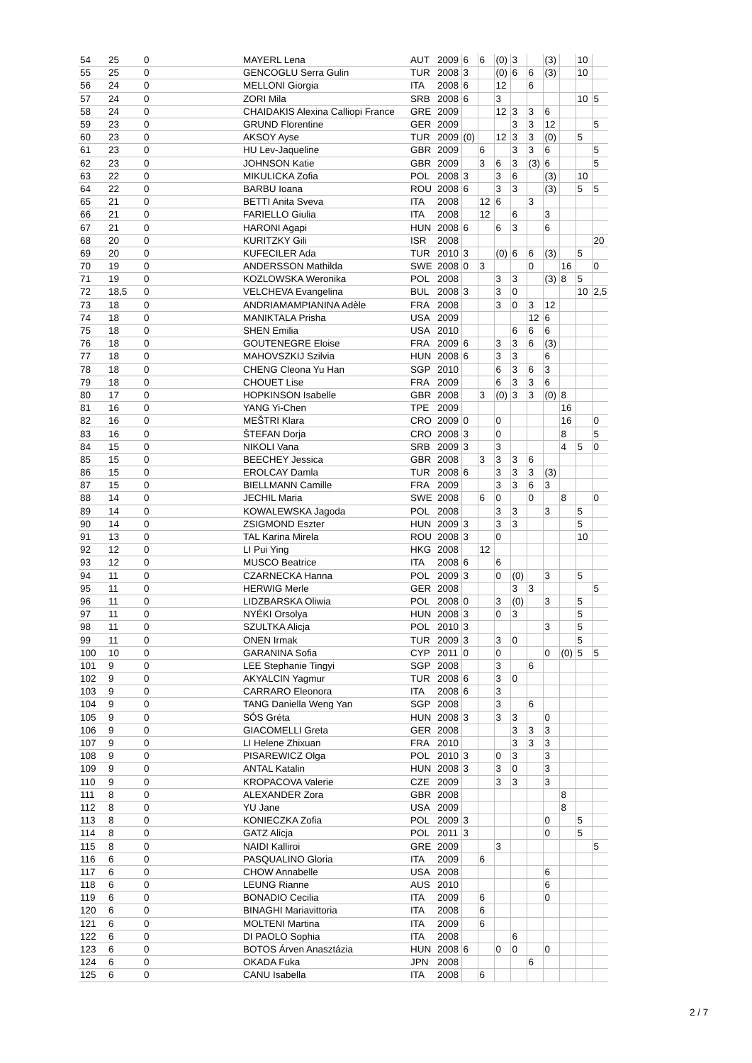| 54 | 25 | 0 | MAYERL Lena | AUT | 2009 | 6 | 6 | (0) | 3 | | (3) | | 10 | |
| 55 | 25 | 0 | GENCOGLU Serra Gulin | TUR | 2008 | 3 | | (0) | 6 | 6 | (3) | | 10 | |
| 56 | 24 | 0 | MELLONI Giorgia | ITA | 2008 | 6 | | 12 | | 6 | | | | |
| 57 | 24 | 0 | ZORI Mila | SRB | 2008 | 6 | | 3 | | | | | 10 | 5 |
| 58 | 24 | 0 | CHAIDAKIS Alexina Calliopi France | GRE | 2009 | | | 12 | 3 | 3 | 6 | | | |
| 59 | 23 | 0 | GRUND Florentine | GER | 2009 | | | | 3 | 3 | 12 | | | 5 |
| 60 | 23 | 0 | AKSOY Ayse | TUR | 2009 | (0) | | 12 | 3 | 3 | (0) | | 5 | |
| 61 | 23 | 0 | HU Lev-Jaqueline | GBR | 2009 | | 6 | | 3 | 3 | 6 | | | 5 |
| 62 | 23 | 0 | JOHNSON Katie | GBR | 2009 | | 3 | 6 | 3 | (3) | 6 | | | 5 |
| 63 | 22 | 0 | MIKULICKA Zofia | POL | 2008 | 3 | | 3 | 6 | | (3) | | 10 | |
| 64 | 22 | 0 | BARBU Ioana | ROU | 2008 | 6 | | 3 | 3 | | (3) | | 5 | 5 |
| 65 | 21 | 0 | BETTI Anita Sveva | ITA | 2008 | | 12 | 6 | | 3 | | | | |
| 66 | 21 | 0 | FARIELLO Giulia | ITA | 2008 | | 12 | | 6 | | 3 | | | |
| 67 | 21 | 0 | HARONI Agapi | HUN | 2008 | 6 | | 6 | 3 | | 6 | | | |
| 68 | 20 | 0 | KURITZKY Gili | ISR | 2008 | | | | | | | | | 20 |
| 69 | 20 | 0 | KUFECILER Ada | TUR | 2010 | 3 | | (0) | 6 | 6 | (3) | | 5 | |
| 70 | 19 | 0 | ANDERSSON Mathilda | SWE | 2008 | 0 | 3 | | | 0 | | 16 | | 0 |
| 71 | 19 | 0 | KOZLOWSKA Weronika | POL | 2008 | | | 3 | 3 | | (3) | 8 | 5 | |
| 72 | 18,5 | 0 | VELCHEVA Evangelina | BUL | 2008 | 3 | | 3 | 0 | | | | 10 | 2,5 |
| 73 | 18 | 0 | ANDRIAMAMPIANINA Adèle | FRA | 2008 | | | 3 | 0 | 3 | 12 | | | |
| 74 | 18 | 0 | MANIKTALA Prisha | USA | 2009 | | | | | 12 | 6 | | | |
| 75 | 18 | 0 | SHEN Emilia | USA | 2010 | | | | 6 | 6 | 6 | | | |
| 76 | 18 | 0 | GOUTENEGRE Eloise | FRA | 2009 | 6 | | 3 | 3 | 6 | (3) | | | |
| 77 | 18 | 0 | MAHOVSZKIJ Szilvia | HUN | 2008 | 6 | | 3 | 3 | | 6 | | | |
| 78 | 18 | 0 | CHENG Cleona Yu Han | SGP | 2010 | | | 6 | 3 | 6 | 3 | | | |
| 79 | 18 | 0 | CHOUET Lise | FRA | 2009 | | | 6 | 3 | 3 | 6 | | | |
| 80 | 17 | 0 | HOPKINSON Isabelle | GBR | 2008 | | 3 | (0) | 3 | 3 | (0) | 8 | | |
| 81 | 16 | 0 | YANG Yi-Chen | TPE | 2009 | | | | | | | 16 | | |
| 82 | 16 | 0 | MEŠTRI Klara | CRO | 2009 | 0 | | 0 | | | | 16 | | 0 |
| 83 | 16 | 0 | ŠTEFAN Dorja | CRO | 2008 | 3 | | 0 | | | | 8 | | 5 |
| 84 | 15 | 0 | NIKOLI Vana | SRB | 2009 | 3 | | 3 | | | | 4 | 5 | 0 |
| 85 | 15 | 0 | BEECHEY Jessica | GBR | 2008 | | 3 | 3 | 3 | 6 | | | | |
| 86 | 15 | 0 | EROLCAY Damla | TUR | 2008 | 6 | | 3 | 3 | 3 | (3) | | | |
| 87 | 15 | 0 | BIELLMANN Camille | FRA | 2009 | | | 3 | 3 | 6 | 3 | | | |
| 88 | 14 | 0 | JECHIL Maria | SWE | 2008 | | 6 | 0 | | 0 | | 8 | | 0 |
| 89 | 14 | 0 | KOWALEWSKA Jagoda | POL | 2008 | | | 3 | 3 | | 3 | | 5 | |
| 90 | 14 | 0 | ZSIGMOND Eszter | HUN | 2009 | 3 | | 3 | 3 | | | | 5 | |
| 91 | 13 | 0 | TAL Karina Mirela | ROU | 2008 | 3 | | 0 | | | | | 10 | |
| 92 | 12 | 0 | LI Pui Ying | HKG | 2008 | | 12 | | | | | | | |
| 93 | 12 | 0 | MUSCO Beatrice | ITA | 2008 | 6 | | 6 | | | | | | |
| 94 | 11 | 0 | CZARNECKA Hanna | POL | 2009 | 3 | | 0 | (0) | | 3 | | 5 | |
| 95 | 11 | 0 | HERWIG Merle | GER | 2008 | | | | 3 | 3 | | | | 5 |
| 96 | 11 | 0 | LIDZBARSKA Oliwia | POL | 2008 | 0 | | 3 | (0) | | 3 | | 5 | |
| 97 | 11 | 0 | NYÉKI Orsolya | HUN | 2008 | 3 | | 0 | 3 | | | | 5 | |
| 98 | 11 | 0 | SZULTKA Alicja | POL | 2010 | 3 | | | | | 3 | | 5 | |
| 99 | 11 | 0 | ONEN Irmak | TUR | 2009 | 3 | | 3 | 0 | | | | 5 | |
| 100 | 10 | 0 | GARANINA Sofia | CYP | 2011 | 0 | | 0 | | | 0 | (0) | 5 | 5 |
| 101 | 9 | 0 | LEE Stephanie Tingyi | SGP | 2008 | | | 3 | | 6 | | | | |
| 102 | 9 | 0 | AKYALCIN Yagmur | TUR | 2008 | 6 | | 3 | 0 | | | | | |
| 103 | 9 | 0 | CARRARO Eleonora | ITA | 2008 | 6 | | 3 | | | | | | |
| 104 | 9 | 0 | TANG Daniella Weng Yan | SGP | 2008 | | | 3 | | 6 | | | | |
| 105 | 9 | 0 | SÓS Gréta | HUN | 2008 | 3 | | 3 | 3 | | 0 | | | |
| 106 | 9 | 0 | GIACOMELLI Greta | GER | 2008 | | | | 3 | 3 | 3 | | | |
| 107 | 9 | 0 | LI Helene Zhixuan | FRA | 2010 | | | | 3 | 3 | 3 | | | |
| 108 | 9 | 0 | PISAREWICZ Olga | POL | 2010 | 3 | | 0 | 3 | | 3 | | | |
| 109 | 9 | 0 | ANTAL Katalin | HUN | 2008 | 3 | | 3 | 0 | | 3 | | | |
| 110 | 9 | 0 | KROPACOVA Valerie | CZE | 2009 | | | 3 | 3 | | 3 | | | |
| 111 | 8 | 0 | ALEXANDER Zora | GBR | 2008 | | | | | | | 8 | | |
| 112 | 8 | 0 | YU Jane | USA | 2009 | | | | | | | 8 | | |
| 113 | 8 | 0 | KONIECZKA Zofia | POL | 2009 | 3 | | | | | 0 | | 5 | |
| 114 | 8 | 0 | GATZ Alicja | POL | 2011 | 3 | | | | | 0 | | 5 | |
| 115 | 8 | 0 | NAIDI Kalliroi | GRE | 2009 | | | 3 | | | | | | 5 |
| 116 | 6 | 0 | PASQUALINO Gloria | ITA | 2009 | | 6 | | | | | | | |
| 117 | 6 | 0 | CHOW Annabelle | USA | 2008 | | | | | | 6 | | | |
| 118 | 6 | 0 | LEUNG Rianne | AUS | 2010 | | | | | | 6 | | | |
| 119 | 6 | 0 | BONADIO Cecilia | ITA | 2009 | | 6 | | | | 0 | | | |
| 120 | 6 | 0 | BINAGHI Mariavittoria | ITA | 2008 | | 6 | | | | | | | |
| 121 | 6 | 0 | MOLTENI Martina | ITA | 2009 | | 6 | | | | | | | |
| 122 | 6 | 0 | DI PAOLO Sophia | ITA | 2008 | | | | 6 | | | | | |
| 123 | 6 | 0 | BOTOS Árven Anasztázia | HUN | 2008 | 6 | | 0 | 0 | | 0 | | | |
| 124 | 6 | 0 | OKADA Fuka | JPN | 2008 | | | | | 6 | | | | |
| 125 | 6 | 0 | CANU Isabella | ITA | 2008 | | 6 | | | | | | | |
2 / 7